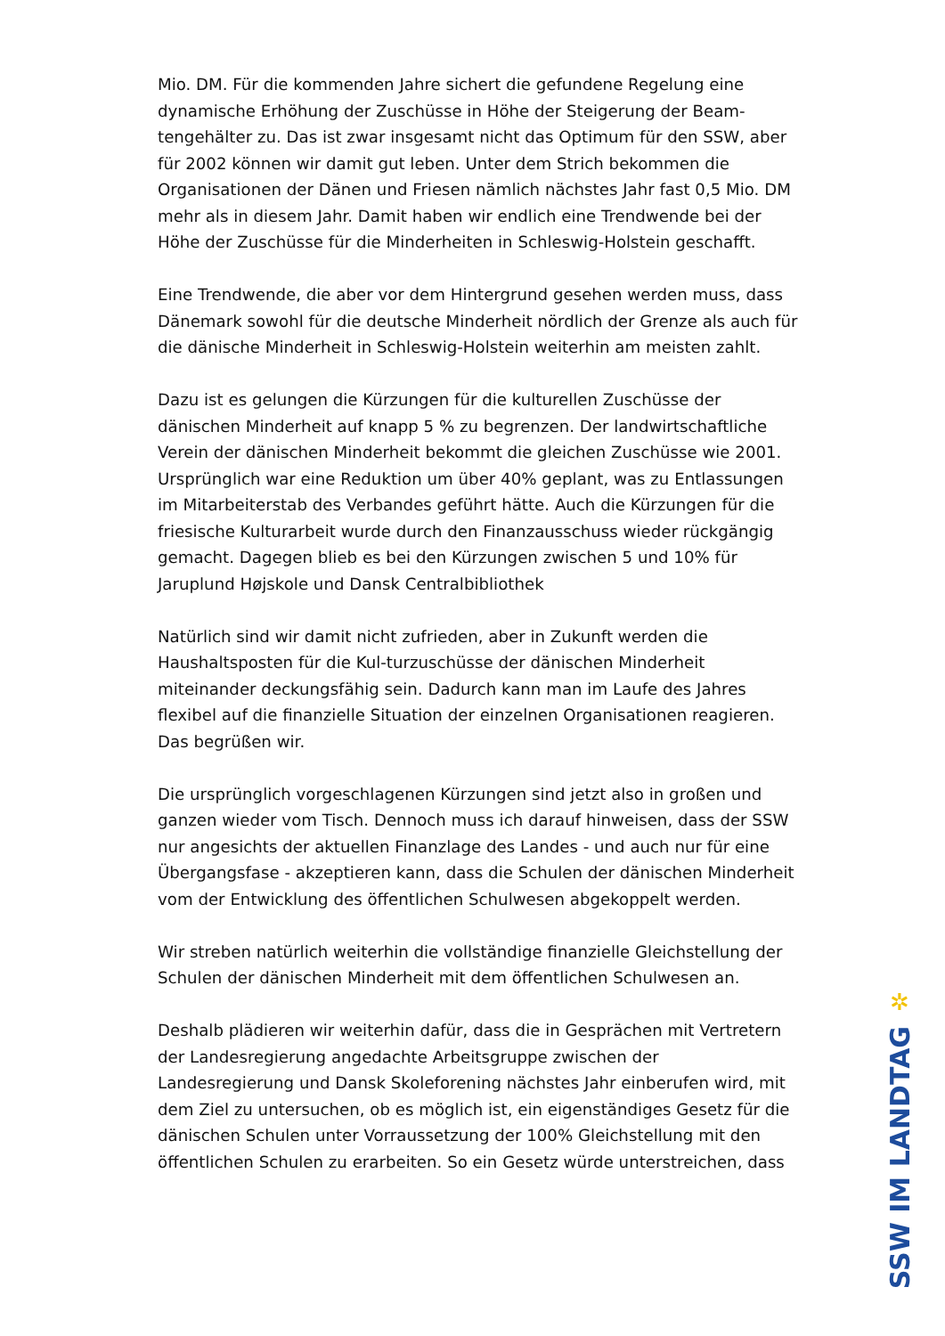Mio. DM. Für die kommenden Jahre sichert die gefundene Regelung eine dynamische Erhöhung der Zuschüsse in Höhe der Steigerung der Beam-tengehälter zu. Das ist zwar insgesamt nicht das Optimum für den SSW, aber für 2002 können wir damit gut leben. Unter dem Strich bekommen die Organisationen der Dänen und Friesen nämlich nächstes Jahr fast 0,5 Mio. DM mehr als in diesem Jahr. Damit haben wir endlich eine Trendwende bei der Höhe der Zuschüsse für die Minderheiten in Schleswig-Holstein geschafft.
Eine Trendwende, die aber vor dem Hintergrund gesehen werden muss, dass Dänemark sowohl für die deutsche Minderheit nördlich der Grenze als auch für die dänische Minderheit in Schleswig-Holstein weiterhin am meisten zahlt.
Dazu ist es gelungen die Kürzungen für die kulturellen Zuschüsse der dänischen Minderheit auf knapp 5 % zu begrenzen. Der landwirtschaftliche Verein der dänischen Minderheit bekommt die gleichen Zuschüsse wie 2001. Ursprünglich war eine Reduktion um über 40% geplant, was zu Entlassungen im Mitarbeiterstab des Verbandes geführt hätte. Auch die Kürzungen für die friesische Kulturarbeit wurde durch den Finanzausschuss wieder rückgängig gemacht. Dagegen blieb es bei den Kürzungen zwischen 5 und 10% für Jaruplund Højskole und Dansk Centralbibliothek
Natürlich sind wir damit nicht zufrieden, aber in Zukunft werden die Haushaltsposten für die Kul-turzuschüsse der dänischen Minderheit miteinander deckungsfähig sein. Dadurch kann man im Laufe des Jahres flexibel auf die finanzielle Situation der einzelnen Organisationen reagieren. Das begrüßen wir.
Die ursprünglich vorgeschlagenen Kürzungen sind jetzt also in großen und ganzen wieder vom Tisch. Dennoch muss ich darauf hinweisen, dass der SSW nur angesichts der aktuellen Finanzlage des Landes - und auch nur für eine Übergangsfase - akzeptieren kann, dass die Schulen der dänischen Minderheit vom der Entwicklung des öffentlichen Schulwesen abgekoppelt werden.
Wir streben natürlich weiterhin die vollständige finanzielle Gleichstellung der Schulen der dänischen Minderheit mit dem öffentlichen Schulwesen an.
Deshalb plädieren wir weiterhin dafür, dass die in Gesprächen mit Vertretern der Landesregierung angedachte Arbeitsgruppe zwischen der Landesregierung und Dansk Skoleforening nächstes Jahr einberufen wird, mit dem Ziel zu untersuchen, ob es möglich ist, ein eigenständiges Gesetz für die dänischen Schulen unter Vorraussetzung der 100% Gleichstellung mit den öffentlichen Schulen zu erarbeiten. So ein Gesetz würde unterstreichen, dass
✲
SSW IM LANDTAG